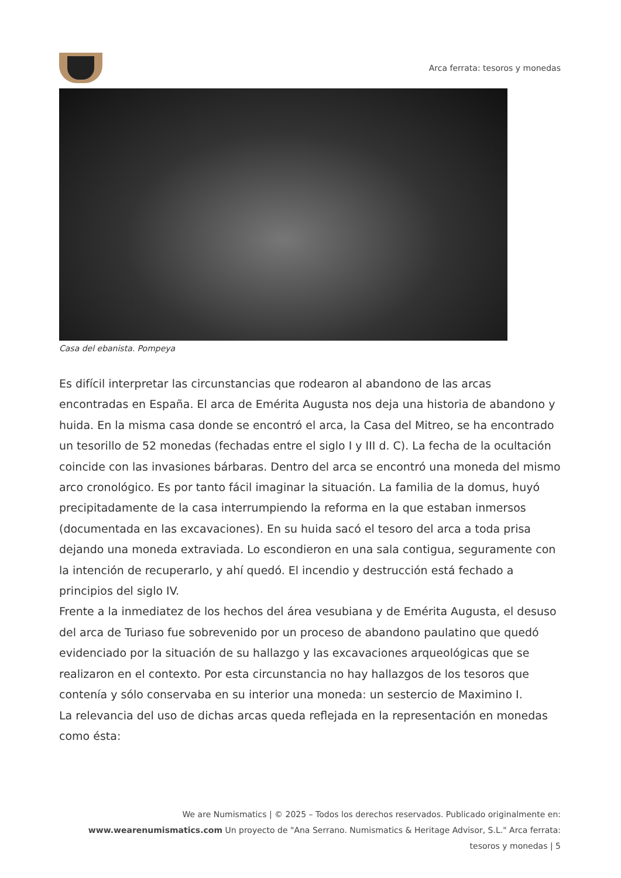Arca ferrata: tesoros y monedas
Casa del ebanista. Pompeya
Es difícil interpretar las circunstancias que rodearon al abandono de las arcas encontradas en España. El arca de Emérita Augusta nos deja una historia de abandono y huida. En la misma casa donde se encontró el arca, la Casa del Mitreo, se ha encontrado un tesorillo de 52 monedas (fechadas entre el siglo I y III d. C). La fecha de la ocultación coincide con las invasiones bárbaras. Dentro del arca se encontró una moneda del mismo arco cronológico. Es por tanto fácil imaginar la situación. La familia de la domus, huyó precipitadamente de la casa interrumpiendo la reforma en la que estaban inmersos (documentada en las excavaciones). En su huida sacó el tesoro del arca a toda prisa dejando una moneda extraviada. Lo escondieron en una sala contigua, seguramente con la intención de recuperarlo, y ahí quedó. El incendio y destrucción está fechado a principios del siglo IV.
Frente a la inmediatez de los hechos del área vesubiana y de Emérita Augusta, el desuso del arca de Turiaso fue sobrevenido por un proceso de abandono paulatino que quedó evidenciado por la situación de su hallazgo y las excavaciones arqueológicas que se realizaron en el contexto. Por esta circunstancia no hay hallazgos de los tesoros que contenía y sólo conservaba en su interior una moneda: un sestercio de Maximino I.
La relevancia del uso de dichas arcas queda reflejada en la representación en monedas como ésta:
We are Numismatics | © 2025 – Todos los derechos reservados. Publicado originalmente en: www.wearenumismatics.com Un proyecto de "Ana Serrano. Numismatics & Heritage Advisor, S.L." Arca ferrata: tesoros y monedas | 5